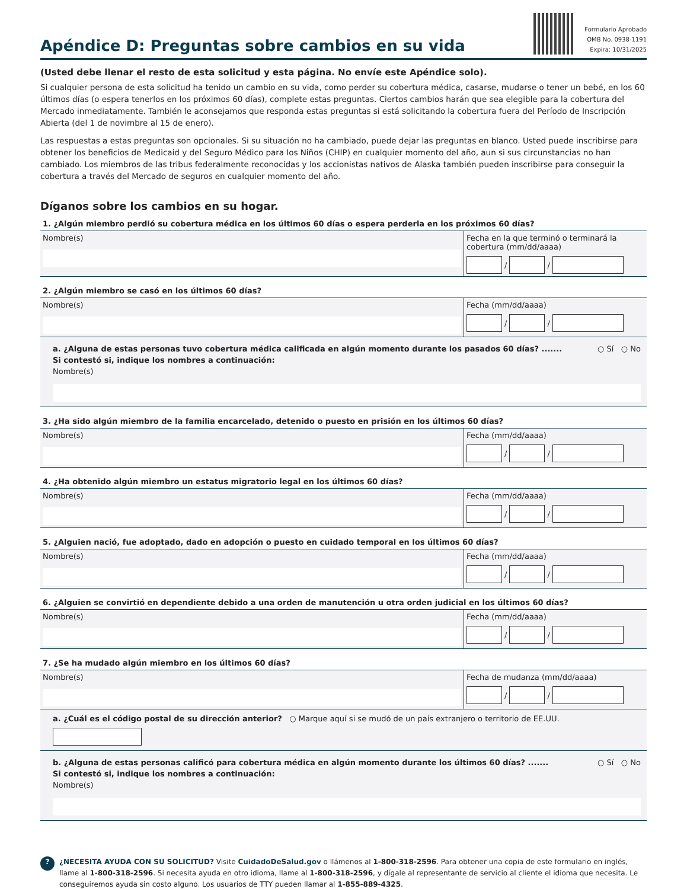Apéndice D: Preguntas sobre cambios en su vida
Formulario Aprobado
OMB No. 0938-1191
Expira: 10/31/2025
(Usted debe llenar el resto de esta solicitud y esta página. No envíe este Apéndice solo).
Si cualquier persona de esta solicitud ha tenido un cambio en su vida, como perder su cobertura médica, casarse, mudarse o tener un bebé, en los 60 últimos días (o espera tenerlos en los próximos 60 días), complete estas preguntas. Ciertos cambios harán que sea elegible para la cobertura del Mercado inmediatamente. También le aconsejamos que responda estas preguntas si está solicitando la cobertura fuera del Período de Inscripción Abierta (del 1 de novimbre al 15 de enero).
Las respuestas a estas preguntas son opcionales. Si su situación no ha cambiado, puede dejar las preguntas en blanco. Usted puede inscribirse para obtener los beneficios de Medicaid y del Seguro Médico para los Niños (CHIP) en cualquier momento del año, aun si sus circunstancias no han cambiado. Los miembros de las tribus federalmente reconocidas y los accionistas nativos de Alaska también pueden inscribirse para conseguir la cobertura a través del Mercado de seguros en cualquier momento del año.
Díganos sobre los cambios en su hogar.
1. ¿Algún miembro perdió su cobertura médica en los últimos 60 días o espera perderla en los próximos 60 días?
Nombre(s) Fecha en la que terminó o terminará la cobertura (mm/dd/aaaa)
/ /
2. ¿Algún miembro se casó en los últimos 60 días?
Nombre(s) Fecha (mm/dd/aaaa)
/ /
a. ¿Alguna de estas personas tuvo cobertura médica calificada en algún momento durante los pasados 60 días? ....... ○ Sí ○ No
Si contestó si, indique los nombres a continuación:
Nombre(s)
3. ¿Ha sido algún miembro de la familia encarcelado, detenido o puesto en prisión en los últimos 60 días?
Nombre(s) Fecha (mm/dd/aaaa)
/ /
4. ¿Ha obtenido algún miembro un estatus migratorio legal en los últimos 60 días?
Nombre(s) Fecha (mm/dd/aaaa)
/ /
5. ¿Alguien nació, fue adoptado, dado en adopción o puesto en cuidado temporal en los últimos 60 días?
Nombre(s) Fecha (mm/dd/aaaa)
/ /
6. ¿Alguien se convirtió en dependiente debido a una orden de manutención u otra orden judicial en los últimos 60 días?
Nombre(s) Fecha (mm/dd/aaaa)
/ /
7. ¿Se ha mudado algún miembro en los últimos 60 días?
Nombre(s) Fecha de mudanza (mm/dd/aaaa)
/ /
a. ¿Cuál es el código postal de su dirección anterior? ○ Marque aquí si se mudó de un país extranjero o territorio de EE.UU.
b. ¿Alguna de estas personas calificó para cobertura médica en algún momento durante los últimos 60 días? ....... ○ Sí ○ No
Si contestó si, indique los nombres a continuación:
Nombre(s)
?
¿NECESITA AYUDA CON SU SOLICITUD? Visite CuidadoDeSalud.gov o llámenos al 1-800-318-2596. Para obtener una copia de este formulario en inglés, llame al 1-800-318-2596. Si necesita ayuda en otro idioma, llame al 1-800-318-2596, y dígale al representante de servicio al cliente el idioma que necesita. Le conseguiremos ayuda sin costo alguno. Los usuarios de TTY pueden llamar al 1-855-889-4325.